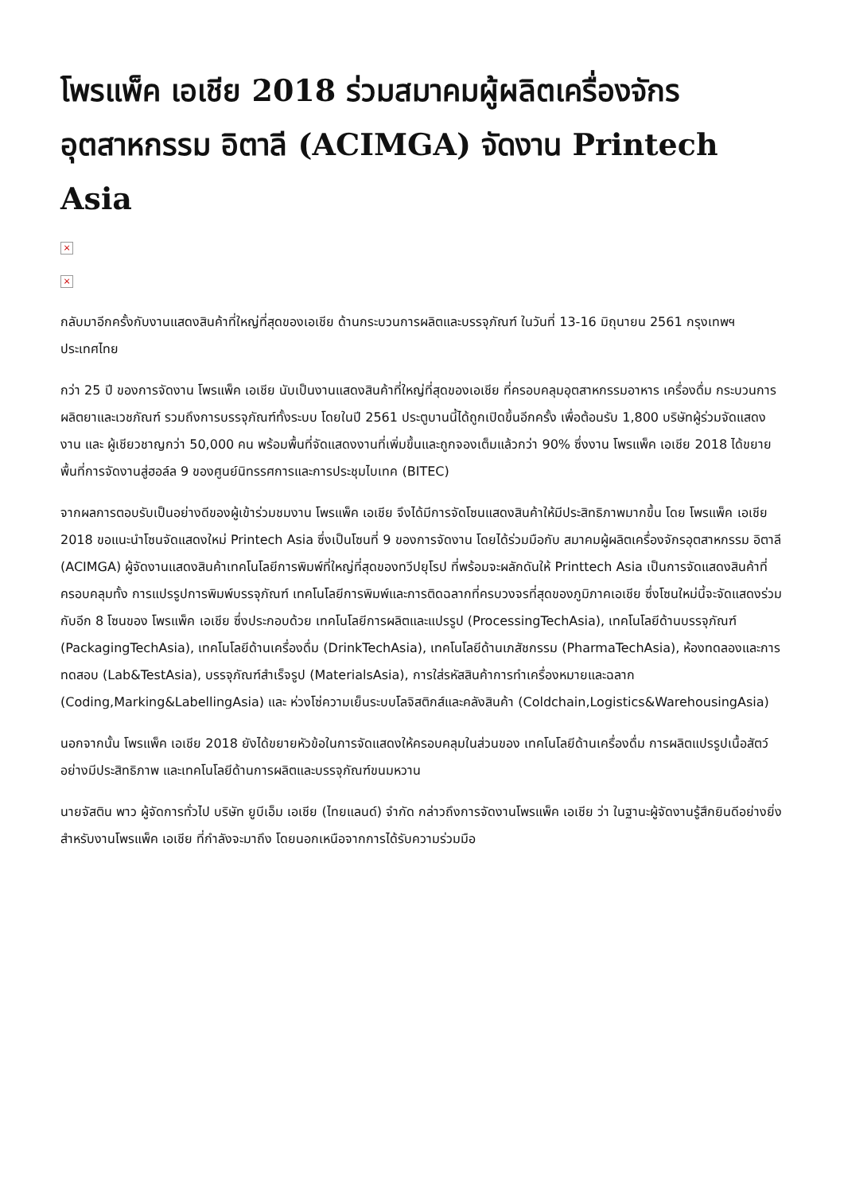โพรแพ็ค เอเชีย 2018 ร่วมสมาคมผู้ผลิตเครื่องจักรอุตสาหกรรม อิตาลี (ACIMGA) จัดงาน Printech Asia
×
×
กลับมาอีกครั้งกับงานแสดงสินค้าที่ใหญ่ที่สุดของเอเชีย ด้านกระบวนการผลิตและบรรจุภัณฑ์ ในวันที่ 13-16 มิถุนายน 2561 กรุงเทพฯ ประเทศไทย
กว่า 25 ปี ของการจัดงาน โพรแพ็ค เอเชีย นับเป็นงานแสดงสินค้าที่ใหญ่ที่สุดของเอเชีย ที่ครอบคลุมอุตสาหกรรมอาหาร เครื่องดื่ม กระบวนการผลิตยาและเวชภัณฑ์ รวมถึงการบรรจุภัณฑ์ทั้งระบบ โดยในปี 2561 ประตูบานนี้ได้ถูกเปิดขึ้นอีกครั้ง เพื่อต้อนรับ 1,800 บริษัทผู้ร่วมจัดแสดงงาน และ ผู้เชียวชาญกว่า 50,000 คน พร้อมพื้นที่จัดแสดงงานที่เพิ่มขึ้นและถูกจองเต็มแล้วกว่า 90% ซึ่งงาน โพรแพ็ค เอเชีย 2018 ได้ขยายพื้นที่การจัดงานสู่ฮอล์ล 9 ของศูนย์นิทรรศการและการประชุมไบเทค (BITEC)
จากผลการตอบรับเป็นอย่างดีของผู้เข้าร่วมชมงาน โพรแพ็ค เอเชีย จึงได้มีการจัดโซนแสดงสินค้าให้มีประสิทธิภาพมากขึ้น โดย โพรแพ็ค เอเชีย 2018 ขอแนะนำโซนจัดแสดงใหม่ Printech Asia ซึ่งเป็นโซนที่ 9 ของการจัดงาน โดยได้ร่วมมือกับ สมาคมผู้ผลิตเครื่องจักรอุตสาหกรรม อิตาลี (ACIMGA) ผู้จัดงานแสดงสินค้าเทคโนโลยีการพิมพ์ที่ใหญ่ที่สุดของทวีปยุโรป ที่พร้อมจะผลักดันให้ Printtech Asia เป็นการจัดแสดงสินค้าที่ครอบคลุมทั้ง การแปรรูปการพิมพ์บรรจุภัณฑ์ เทคโนโลยีการพิมพ์และการติดฉลากที่ครบวงจรที่สุดของภูมิภาคเอเชีย ซึ่งโซนใหม่นี้จะจัดแสดงร่วมกับอีก 8 โซนของ โพรแพ็ค เอเชีย ซึ่งประกอบด้วย เทคโนโลยีการผลิตและแปรรูป (ProcessingTechAsia), เทคโนโลยีด้านบรรจุภัณฑ์ (PackagingTechAsia), เทคโนโลยีด้านเครื่องดื่ม (DrinkTechAsia), เทคโนโลยีด้านเภสัชกรรม (PharmaTechAsia), ห้องทดลองและการทดสอบ (Lab&TestAsia), บรรจุภัณฑ์สำเร็จรูป (MaterialsAsia), การใส่รหัสสินค้าการทำเครื่องหมายและฉลาก (Coding,Marking&LabellingAsia) และ ห่วงโซ่ความเย็นระบบโลจิสติกส์และคลังสินค้า (Coldchain,Logistics&WarehousingAsia)
นอกจากนั้น โพรแพ็ค เอเชีย 2018 ยังได้ขยายหัวข้อในการจัดแสดงให้ครอบคลุมในส่วนของ เทคโนโลยีด้านเครื่องดื่ม การผลิตแปรรูปเนื้อสัตว์อย่างมีประสิทธิภาพ และเทคโนโลยีด้านการผลิตและบรรจุภัณฑ์ขนมหวาน
นายจัสติน พาว ผู้จัดการทั่วไป บริษัท ยูบีเอ็ม เอเชีย (ไทยแลนด์) จำกัด กล่าวถึงการจัดงานโพรแพ็ค เอเชีย ว่า ในฐานะผู้จัดงานรู้สึกยินดีอย่างยิ่งสำหรับงานโพรแพ็ค เอเชีย ที่กำลังจะมาถึง โดยนอกเหนือจากการได้รับความร่วมมือ